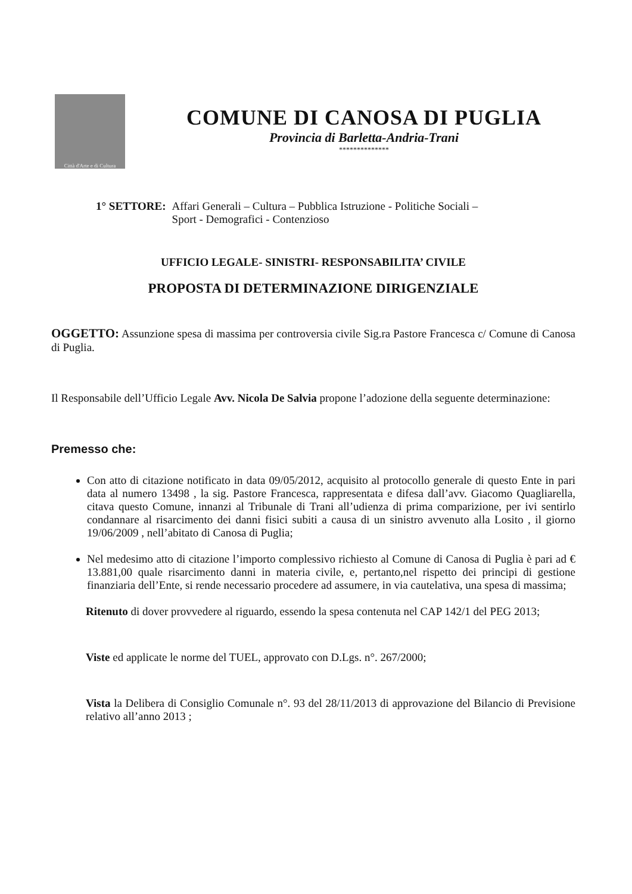Città d'Arte e di Cultura
COMUNE DI CANOSA DI PUGLIA
Provincia di Barletta-Andria-Trani
**************
1° SETTORE: Affari Generali – Cultura – Pubblica Istruzione - Politiche Sociali –
Sport - Demografici - Contenzioso
UFFICIO LEGALE- SINISTRI- RESPONSABILITA’ CIVILE
PROPOSTA DI DETERMINAZIONE DIRIGENZIALE
OGGETTO: Assunzione spesa di massima per controversia civile Sig.ra Pastore Francesca c/ Comune di Canosa di Puglia.
Il Responsabile dell’Ufficio Legale Avv. Nicola De Salvia propone l’adozione della seguente determinazione:
Premesso che:
Con atto di citazione notificato in data 09/05/2012, acquisito al protocollo generale di questo Ente in pari data al numero 13498 , la sig. Pastore Francesca, rappresentata e difesa dall’avv. Giacomo Quagliarella, citava questo Comune, innanzi al Tribunale di Trani all’udienza di prima comparizione, per ivi sentirlo condannare al risarcimento dei danni fisici subiti a causa di un sinistro avvenuto alla Losito , il giorno 19/06/2009 , nell’abitato di Canosa di Puglia;
Nel medesimo atto di citazione l’importo complessivo richiesto al Comune di Canosa di Puglia è pari ad € 13.881,00 quale risarcimento danni in materia civile, e, pertanto,nel rispetto dei principi di gestione finanziaria dell’Ente, si rende necessario procedere ad assumere, in via cautelativa, una spesa di massima;
Ritenuto di dover provvedere al riguardo, essendo la spesa contenuta nel CAP 142/1 del PEG 2013;
Viste ed applicate le norme del TUEL, approvato con D.Lgs. n°. 267/2000;
Vista la Delibera di Consiglio Comunale n°. 93 del 28/11/2013 di approvazione del Bilancio di Previsione relativo all’anno 2013 ;